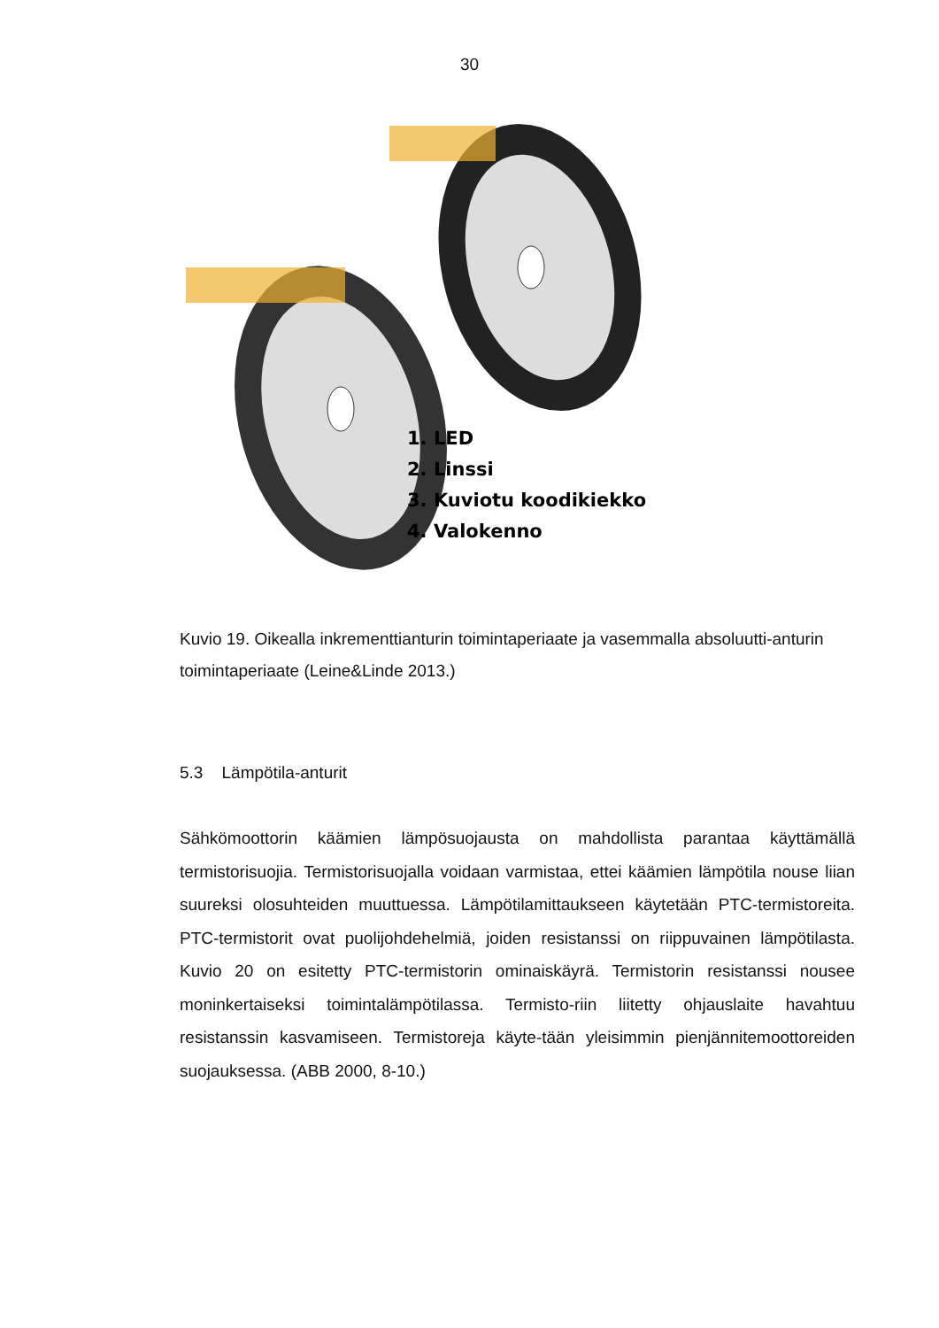30
1. LED
2. Linssi
3. Kuviotu koodikiekko
4. Valokenno
Kuvio 19. Oikealla inkrementtianturin toimintaperiaate ja vasemmalla absoluutti-anturin toimintaperiaate (Leine&Linde 2013.)
5.3 Lämpötila-anturit
Sähkömoottorin käämien lämpösuojausta on mahdollista parantaa käyttämällä termistorisuojia. Termistorisuojalla voidaan varmistaa, ettei käämien lämpötila nouse liian suureksi olosuhteiden muuttuessa. Lämpötilamittaukseen käytetään PTC-termistoreita. PTC-termistorit ovat puolijohdehelmiä, joiden resistanssi on riippuvainen lämpötilasta. Kuvio 20 on esitetty PTC-termistorin ominaiskäyrä. Termistorin resistanssi nousee moninkertaiseksi toimintalämpötilassa. Termisto-riin liitetty ohjauslaite havahtuu resistanssin kasvamiseen. Termistoreja käyte-tään yleisimmin pienjännitemoottoreiden suojauksessa. (ABB 2000, 8-10.)